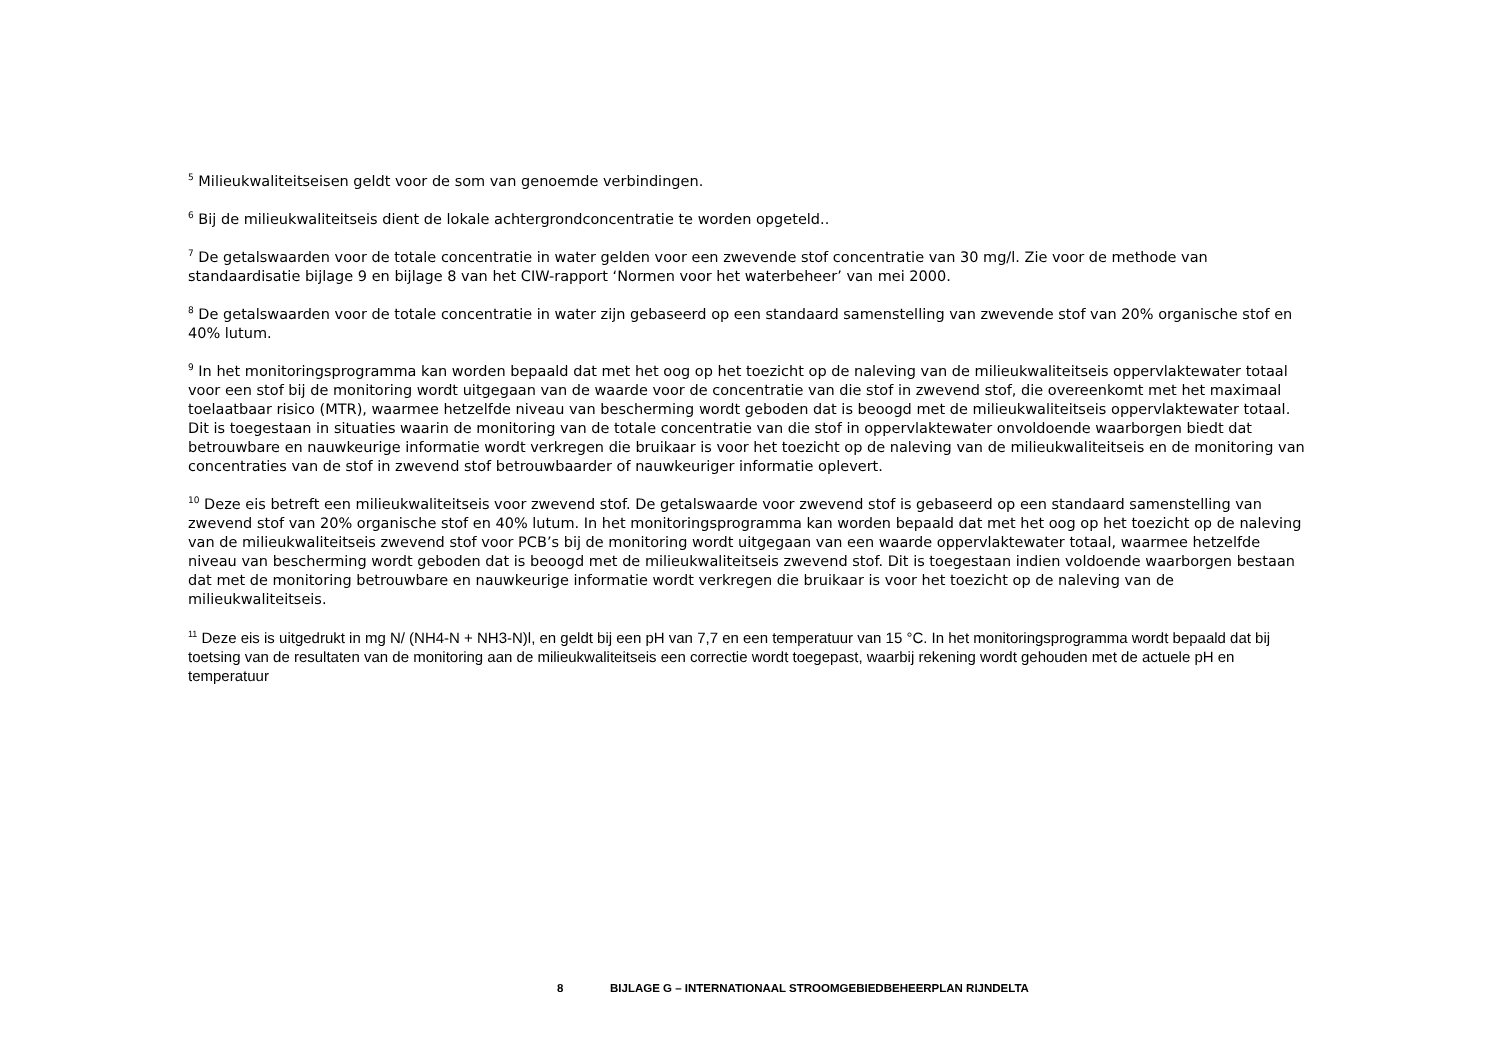<sup>5</sup> Milieukwaliteitseisen geldt voor de som van genoemde verbindingen.
<sup>6</sup> Bij de milieukwaliteitseis dient de lokale achtergrondconcentratie te worden opgeteld..
<sup>7</sup> De getalswaarden voor de totale concentratie in water gelden voor een zwevende stof concentratie van 30 mg/l. Zie voor de methode van standaardisatie bijlage 9 en bijlage 8 van het CIW-rapport ‘Normen voor het waterbeheer’ van mei 2000.
<sup>8</sup> De getalswaarden voor de totale concentratie in water zijn gebaseerd op een standaard samenstelling van zwevende stof van 20% organische stof en 40% lutum.
<sup>9</sup> In het monitoringsprogramma kan worden bepaald dat met het oog op het toezicht op de naleving van de milieukwaliteitseis oppervlaktewater totaal voor een stof bij de monitoring wordt uitgegaan van de waarde voor de concentratie van die stof in zwevend stof, die overeenkomt met het maximaal toelaatbaar risico (MTR), waarmee hetzelfde niveau van bescherming wordt geboden dat is beoogd met de milieukwaliteitseis oppervlaktewater totaal. Dit is toegestaan in situaties waarin de monitoring van de totale concentratie van die stof in oppervlaktewater onvoldoende waarborgen biedt dat betrouwbare en nauwkeurige informatie wordt verkregen die bruikaar is voor het toezicht op de naleving van de milieukwaliteitseis en de monitoring van concentraties van de stof in zwevend stof betrouwbaarder of nauwkeuriger informatie oplevert.
<sup>10</sup> Deze eis betreft een milieukwaliteitseis voor zwevend stof. De getalswaarde voor zwevend stof is gebaseerd op een standaard samenstelling van zwevend stof van 20% organische stof en 40% lutum. In het monitoringsprogramma kan worden bepaald dat met het oog op het toezicht op de naleving van de milieukwaliteitseis zwevend stof voor PCB’s bij de monitoring wordt uitgegaan van een waarde oppervlaktewater totaal, waarmee hetzelfde niveau van bescherming wordt geboden dat is beoogd met de milieukwaliteitseis zwevend stof. Dit is toegestaan indien voldoende waarborgen bestaan dat met de monitoring betrouwbare en nauwkeurige informatie wordt verkregen die bruikaar is voor het toezicht op de naleving van de milieukwaliteitseis.
<sup>11</sup> Deze eis is uitgedrukt in mg N/ (NH4-N + NH3-N)l, en geldt bij een pH van 7,7 en een temperatuur van 15 °C. In het monitoringsprogramma wordt bepaald dat bij toetsing van de resultaten van de monitoring aan de milieukwaliteitseis een correctie wordt toegepast, waarbij rekening wordt gehouden met de actuele pH en temperatuur
8 BIJLAGE G – INTERNATIONAAL STROOMGEBIEDBEHEERPLAN RIJNDELTA